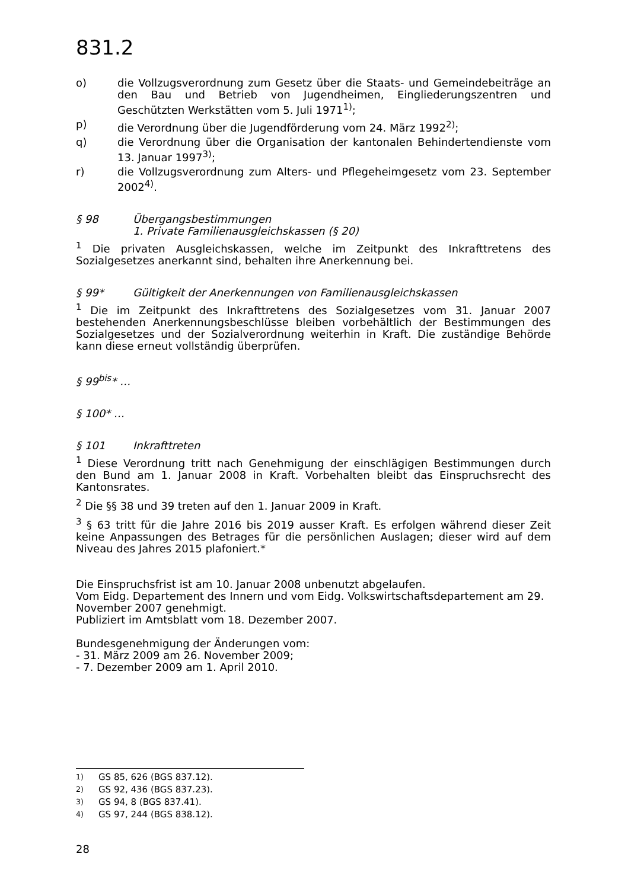831.2
o) die Vollzugsverordnung zum Gesetz über die Staats- und Gemeindebeiträge an den Bau und Betrieb von Jugendheimen, Eingliederungszentren und Geschützten Werkstätten vom 5. Juli 1971<sup>1)</sup>;
p) die Verordnung über die Jugendförderung vom 24. März 1992<sup>2)</sup>;
q) die Verordnung über die Organisation der kantonalen Behindertendienste vom 13. Januar 1997<sup>3)</sup>;
r) die Vollzugsverordnung zum Alters- und Pflegeheimgesetz vom 23. September 2002<sup>4)</sup>.
§ 98 Übergangsbestimmungen
1. Private Familienausgleichskassen (§ 20)
<sup>1</sup> Die privaten Ausgleichskassen, welche im Zeitpunkt des Inkrafttretens des Sozialgesetzes anerkannt sind, behalten ihre Anerkennung bei.
§ 99* Gültigkeit der Anerkennungen von Familienausgleichskassen
<sup>1</sup> Die im Zeitpunkt des Inkrafttretens des Sozialgesetzes vom 31. Januar 2007 bestehenden Anerkennungsbeschlüsse bleiben vorbehältlich der Bestimmungen des Sozialgesetzes und der Sozialverordnung weiterhin in Kraft. Die zuständige Behörde kann diese erneut vollständig überprüfen.
§ 99<sup>bis</sup>* …
§ 100* …
§ 101 Inkrafttreten
<sup>1</sup> Diese Verordnung tritt nach Genehmigung der einschlägigen Bestimmungen durch den Bund am 1. Januar 2008 in Kraft. Vorbehalten bleibt das Einspruchsrecht des Kantonsrates.
<sup>2</sup> Die §§ 38 und 39 treten auf den 1. Januar 2009 in Kraft.
<sup>3</sup> § 63 tritt für die Jahre 2016 bis 2019 ausser Kraft. Es erfolgen während dieser Zeit keine Anpassungen des Betrages für die persönlichen Auslagen; dieser wird auf dem Niveau des Jahres 2015 plafoniert.*
Die Einspruchsfrist ist am 10. Januar 2008 unbenutzt abgelaufen.
Vom Eidg. Departement des Innern und vom Eidg. Volkswirtschaftsdepartement am 29. November 2007 genehmigt.
Publiziert im Amtsblatt vom 18. Dezember 2007.
Bundesgenehmigung der Änderungen vom:
- 31. März 2009 am 26. November 2009;
- 7. Dezember 2009 am 1. April 2010.
<sup>1)</sup> GS 85, 626 (BGS 837.12).
<sup>2)</sup> GS 92, 436 (BGS 837.23).
<sup>3)</sup> GS 94, 8 (BGS 837.41).
<sup>4)</sup> GS 97, 244 (BGS 838.12).
28